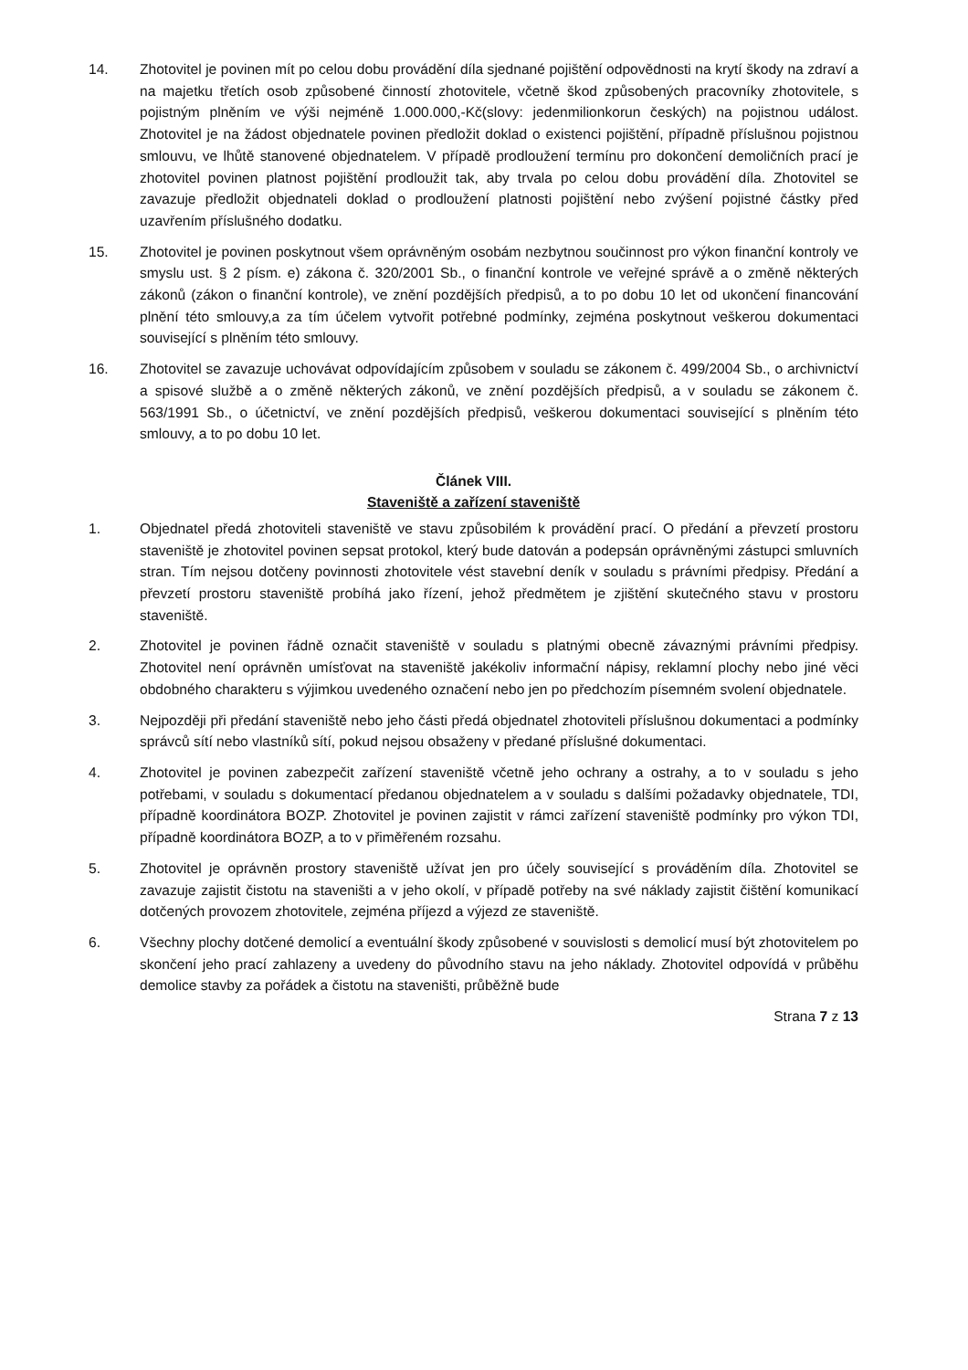14. Zhotovitel je povinen mít po celou dobu provádění díla sjednané pojištění odpovědnosti na krytí škody na zdraví a na majetku třetích osob způsobené činností zhotovitele, včetně škod způsobených pracovníky zhotovitele, s pojistným plněním ve výši nejméně 1.000.000,-Kč(slovy: jedenmilionkorun českých) na pojistnou událost. Zhotovitel je na žádost objednatele povinen předložit doklad o existenci pojištění, případně příslušnou pojistnou smlouvu, ve lhůtě stanovené objednatelem. V případě prodloužení termínu pro dokončení demoličních prací je zhotovitel povinen platnost pojištění prodloužit tak, aby trvala po celou dobu provádění díla. Zhotovitel se zavazuje předložit objednateli doklad o prodloužení platnosti pojištění nebo zvýšení pojistné částky před uzavřením příslušného dodatku.
15. Zhotovitel je povinen poskytnout všem oprávněným osobám nezbytnou součinnost pro výkon finanční kontroly ve smyslu ust. § 2 písm. e) zákona č. 320/2001 Sb., o finanční kontrole ve veřejné správě a o změně některých zákonů (zákon o finanční kontrole), ve znění pozdějších předpisů, a to po dobu 10 let od ukončení financování plnění této smlouvy,a za tím účelem vytvořit potřebné podmínky, zejména poskytnout veškerou dokumentaci související s plněním této smlouvy.
16. Zhotovitel se zavazuje uchovávat odpovídajícím způsobem v souladu se zákonem č. 499/2004 Sb., o archivnictví a spisové službě a o změně některých zákonů, ve znění pozdějších předpisů, a v souladu se zákonem č. 563/1991 Sb., o účetnictví, ve znění pozdějších předpisů, veškerou dokumentaci související s plněním této smlouvy, a to po dobu 10 let.
Článek VIII.
Staveniště a zařízení staveniště
1. Objednatel předá zhotoviteli staveniště ve stavu způsobilém k provádění prací. O předání a převzetí prostoru staveniště je zhotovitel povinen sepsat protokol, který bude datován a podepsán oprávněnými zástupci smluvních stran. Tím nejsou dotčeny povinnosti zhotovitele vést stavební deník v souladu s právními předpisy. Předání a převzetí prostoru staveniště probíhá jako řízení, jehož předmětem je zjištění skutečného stavu v prostoru staveniště.
2. Zhotovitel je povinen řádně označit staveniště v souladu s platnými obecně závaznými právními předpisy. Zhotovitel není oprávněn umísťovat na staveniště jakékoliv informační nápisy, reklamní plochy nebo jiné věci obdobného charakteru s výjimkou uvedeného označení nebo jen po předchozím písemném svolení objednatele.
3. Nejpozději při předání staveniště nebo jeho části předá objednatel zhotoviteli příslušnou dokumentaci a podmínky správců sítí nebo vlastníků sítí, pokud nejsou obsaženy v předané příslušné dokumentaci.
4. Zhotovitel je povinen zabezpečit zařízení staveniště včetně jeho ochrany a ostrahy, a to v souladu s jeho potřebami, v souladu s dokumentací předanou objednatelem a v souladu s dalšími požadavky objednatele, TDI, případně koordinátora BOZP. Zhotovitel je povinen zajistit v rámci zařízení staveniště podmínky pro výkon TDI, případně koordinátora BOZP, a to v přiměřeném rozsahu.
5. Zhotovitel je oprávněn prostory staveniště užívat jen pro účely související s prováděním díla. Zhotovitel se zavazuje zajistit čistotu na staveništi a v jeho okolí, v případě potřeby na své náklady zajistit čištění komunikací dotčených provozem zhotovitele, zejména příjezd a výjezd ze staveniště.
6. Všechny plochy dotčené demolicí a eventuální škody způsobené v souvislosti s demolicí musí být zhotovitelem po skončení jeho prací zahlazeny a uvedeny do původního stavu na jeho náklady. Zhotovitel odpovídá v průběhu demolice stavby za pořádek a čistotu na staveništi, průběžně bude
Strana 7 z 13